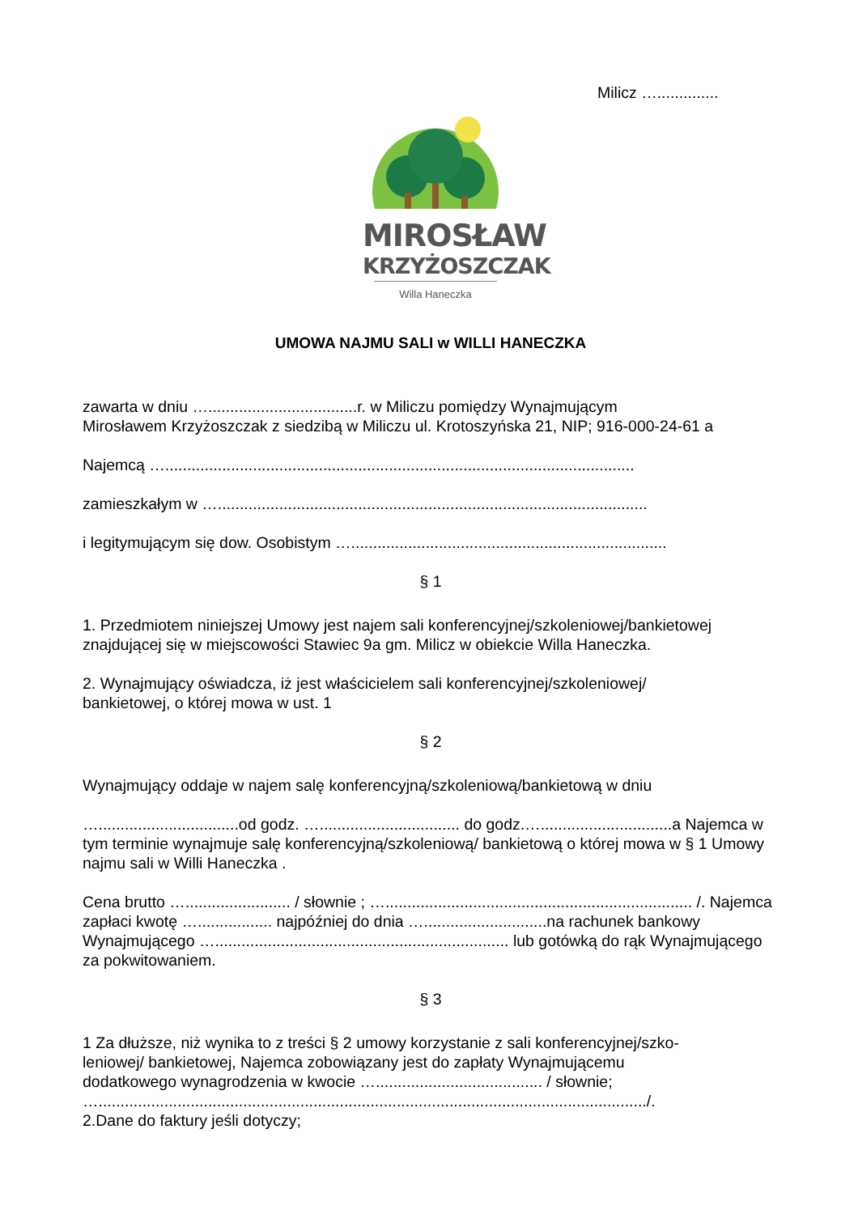Milicz …..............
MIROSŁAW
KRZYŻOSZCZAK
Willa Haneczka
UMOWA NAJMU SALI w WILLI HANECZKA
zawarta w dniu …..................................r. w Miliczu pomiędzy Wynajmującym
Mirosławem Krzyżoszczak z siedzibą w Miliczu ul. Krotoszyńska 21, NIP; 916-000-24-61 a
Najemcą …...........................................................................................................
zamieszkałym w …..................................................................................................
i legitymującym się dow. Osobistym …........................................................................
§ 1
1. Przedmiotem niniejszej Umowy jest najem sali konferencyjnej/szkoleniowej/bankietowej znajdującej się w miejscowości Stawiec 9a gm. Milicz w obiekcie Willa Haneczka.
2. Wynajmujący oświadcza, iż jest właścicielem sali konferencyjnej/szkoleniowej/
bankietowej, o której mowa w ust. 1
§ 2
Wynajmujący oddaje w najem salę konferencyjną/szkoleniową/bankietową w dniu
…................................od godz. …................................ do godz.…..............................a Najemca w tym terminie wynajmuje salę konferencyjną/szkoleniową/ bankietową o której mowa w § 1 Umowy najmu sali w Willi Haneczka .
Cena brutto …........................ / słownie ; …...................................................................... /. Najemca zapłaci kwotę …................. najpóźniej do dnia …............................na rachunek bankowy Wynajmującego …................................................................... lub gotówką do rąk Wynajmującego za pokwitowaniem.
§ 3
1 Za dłuższe, niż wynika to z treści § 2 umowy korzystanie z sali konferencyjnej/szko-
leniowej/ bankietowej, Najemca zobowiązany jest do zapłaty Wynajmującemu
dodatkowego wynagrodzenia w kwocie …...................................... / słownie;
…............................................................................................................................./.
2.Dane do faktury jeśli dotyczy;